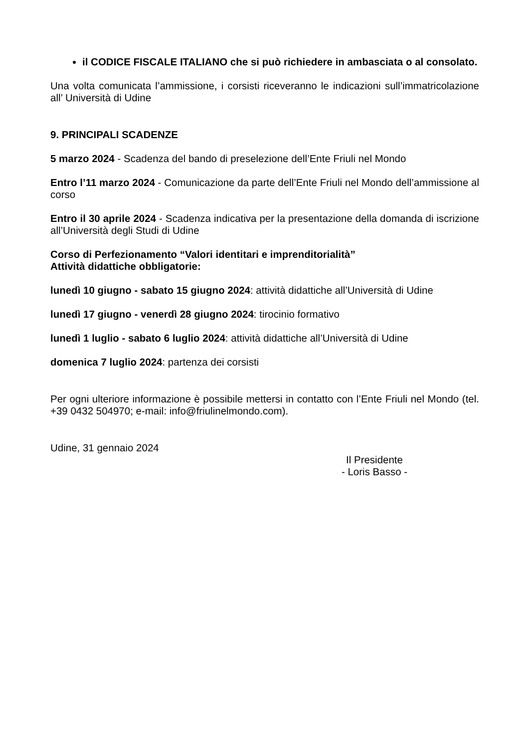il CODICE FISCALE ITALIANO che si può richiedere in ambasciata o al consolato.
Una volta comunicata l’ammissione, i corsisti riceveranno le indicazioni sull’immatricolazione all’ Università di Udine
9. PRINCIPALI SCADENZE
5 marzo 2024 - Scadenza del bando di preselezione dell’Ente Friuli nel Mondo
Entro l’11 marzo 2024 - Comunicazione da parte dell’Ente Friuli nel Mondo dell’ammissione al corso
Entro il 30 aprile 2024 - Scadenza indicativa per la presentazione della domanda di iscrizione all’Università degli Studi di Udine
Corso di Perfezionamento “Valori identitari e imprenditorialità”
Attività didattiche obbligatorie:
lunedì 10 giugno - sabato 15 giugno 2024: attività didattiche all’Università di Udine
lunedì 17 giugno - venerdì 28 giugno 2024: tirocinio formativo
lunedì 1 luglio - sabato 6 luglio 2024: attività didattiche all’Università di Udine
domenica 7 luglio 2024: partenza dei corsisti
Per ogni ulteriore informazione è possibile mettersi in contatto con l’Ente Friuli nel Mondo (tel. +39 0432 504970; e-mail: info@friulinelmondo.com).
Udine, 31 gennaio 2024
Il Presidente
- Loris Basso -